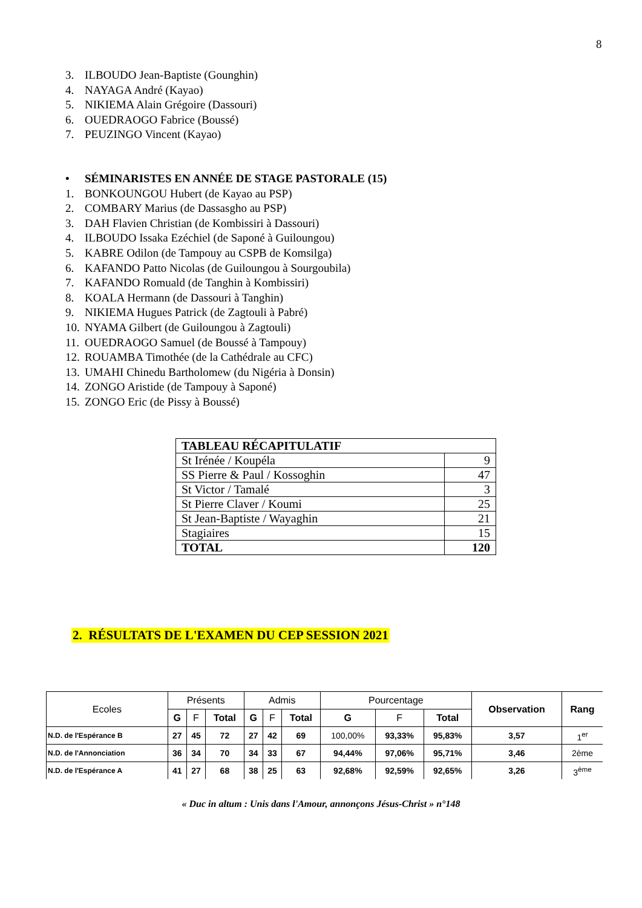8
3. ILBOUDO Jean-Baptiste (Gounghin)
4. NAYAGA André (Kayao)
5. NIKIEMA Alain Grégoire (Dassouri)
6. OUEDRAOGO Fabrice (Boussé)
7. PEUZINGO Vincent (Kayao)
• SÉMINARISTES EN ANNÉE DE STAGE PASTORALE (15)
1. BONKOUNGOU Hubert (de Kayao au PSP)
2. COMBARY Marius (de Dassasgho au PSP)
3. DAH Flavien Christian (de Kombissiri à Dassouri)
4. ILBOUDO Issaka Ezéchiel (de Saponé à Guiloungou)
5. KABRE Odilon (de Tampouy au CSPB de Komsilga)
6. KAFANDO Patto Nicolas (de Guiloungou à Sourgoubila)
7. KAFANDO Romuald (de Tanghin à Kombissiri)
8. KOALA Hermann (de Dassouri à Tanghin)
9. NIKIEMA Hugues Patrick (de Zagtouli à Pabré)
10. NYAMA Gilbert (de Guiloungou à Zagtouli)
11. OUEDRAOGO Samuel (de Boussé à Tampouy)
12. ROUAMBA Timothée (de la Cathédrale au CFC)
13. UMAHI Chinedu Bartholomew (du Nigéria à Donsin)
14. ZONGO Aristide (de Tampouy à Saponé)
15. ZONGO Eric (de Pissy à Boussé)
| TABLEAU RÉCAPITULATIF | |
| St Irénée / Koupéla | 9 |
| SS Pierre & Paul / Kossoghin | 47 |
| St Victor / Tamalé | 3 |
| St Pierre Claver / Koumi | 25 |
| St Jean-Baptiste / Wayaghin | 21 |
| Stagiaires | 15 |
| TOTAL | 120 |
2. RÉSULTATS DE L'EXAMEN DU CEP SESSION 2021
| Ecoles | Présents | | | Admis | | | Pourcentage | | | Observation | Rang |
| --- | --- | --- | --- | --- | --- | --- | --- | --- | --- | --- | --- |
| | G | F | Total | G | F | Total | G | F | Total | | |
| N.D. de l'Espérance B | 27 | 45 | 72 | 27 | 42 | 69 | 100,00% | 93,33% | 95,83% | 3,57 | 1<sup>er</sup> |
| N.D. de l'Annonciation | 36 | 34 | 70 | 34 | 33 | 67 | 94,44% | 97,06% | 95,71% | 3,46 | 2ème |
| N.D. de l'Espérance A | 41 | 27 | 68 | 38 | 25 | 63 | 92,68% | 92,59% | 92,65% | 3,26 | 3<sup>ème</sup> |
« Duc in altum : Unis dans l'Amour, annonçons Jésus-Christ » n°148